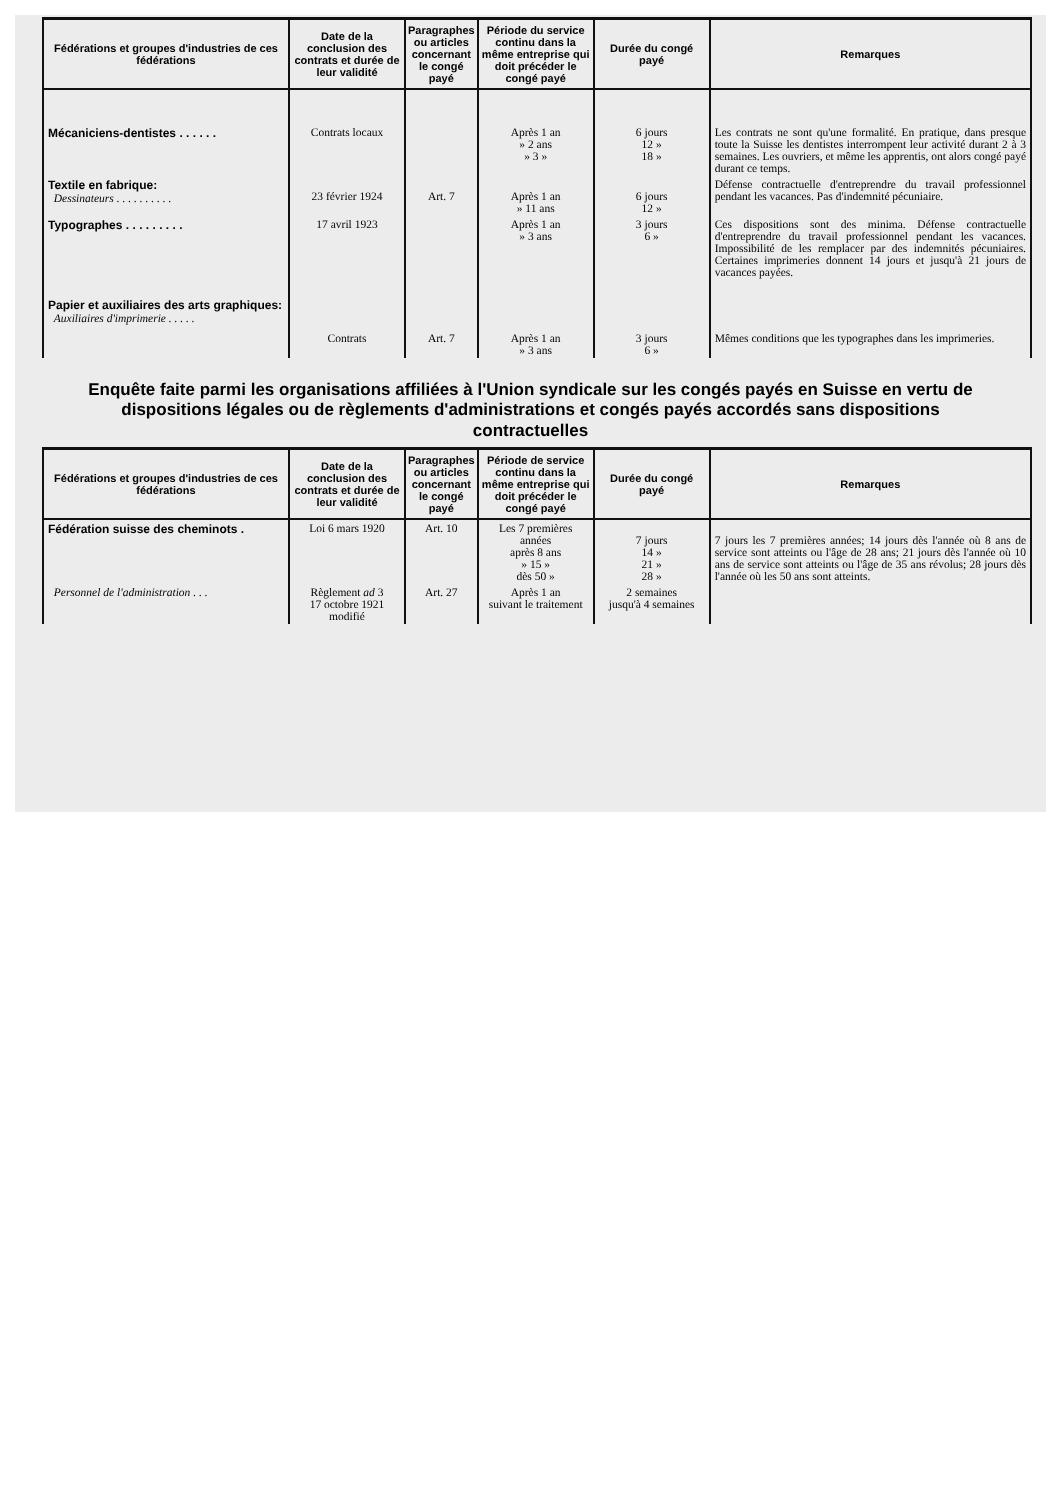| Fédérations et groupes d'industries de ces fédérations | Date de la conclusion des contrats et durée de leur validité | Paragraphes ou articles concernant le congé payé | Période du service continu dans la même entreprise qui doit précéder le congé payé | Durée du congé payé | Remarques |
| --- | --- | --- | --- | --- | --- |
| Mécaniciens-dentistes . . . . . . | Contrats locaux | | Après 1 an » 2 ans » 3 » | 6 jours 12 » 18 » | Les contrats ne sont qu'une formalité. En pratique, dans presque toute la Suisse les dentistes interrompent leur activité durant 2 à 3 semaines. Les ouvriers, et même les apprentis, ont alors congé payé durant ce temps. |
| Textile en fabrique: Dessinateurs . . . . . . . . . . | 23 février 1924 | Art. 7 | Après 1 an » 11 ans | 6 jours 12 » | Défense contractuelle d'entreprendre du travail professionnel pendant les vacances. Pas d'indemnité pécuniaire. |
| Typographes . . . . . . . . . | 17 avril 1923 | | Après 1 an » 3 ans | 3 jours 6 » | Ces dispositions sont des minima. Défense contractuelle d'entreprendre du travail professionnel pendant les vacances. Impossibilité de les remplacer par des indemnités pécuniaires. Certaines imprimeries donnent 14 jours et jusqu'à 21 jours de vacances payées. |
| Papier et auxiliaires des arts graphiques: Auxiliaires d'imprimerie . . . . . | Contrats | Art. 7 | Après 1 an » 3 ans | 3 jours 6 » | Mêmes conditions que les typographes dans les imprimeries. |
Enquête faite parmi les organisations affiliées à l'Union syndicale sur les congés payés en Suisse en vertu de dispositions légales ou de règlements d'administrations et congés payés accordés sans dispositions contractuelles
| Fédérations et groupes d'industries de ces fédérations | Date de la conclusion des contrats et durée de leur validité | Paragraphes ou articles concernant le congé payé | Période de service continu dans la même entreprise qui doit précéder le congé payé | Durée du congé payé | Remarques |
| --- | --- | --- | --- | --- | --- |
| Fédération suisse des cheminots . | Loi 6 mars 1920 | Art. 10 | Les 7 premières années après 8 ans » 15 » dès 50 » | 7 jours 14 » 21 » 28 » | 7 jours les 7 premières années; 14 jours dès l'année où 8 ans de service sont atteints ou l'âge de 28 ans; 21 jours dès l'année où 10 ans de service sont atteints ou l'âge de 35 ans révolus; 28 jours dès l'année où les 50 ans sont atteints. |
| Personnel de l'administration . . . | Règlement ad 3 17 octobre 1921 modifié | Art. 27 | Après 1 an suivant le traitement | 2 semaines jusqu'à 4 semaines | |